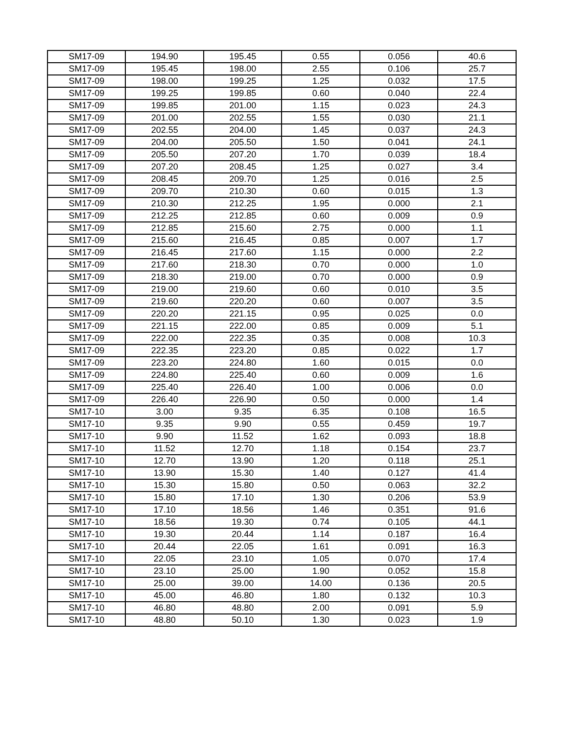| SM17-09 | 194.90 | 195.45 | 0.55 | 0.056 | 40.6 |
| SM17-09 | 195.45 | 198.00 | 2.55 | 0.106 | 25.7 |
| SM17-09 | 198.00 | 199.25 | 1.25 | 0.032 | 17.5 |
| SM17-09 | 199.25 | 199.85 | 0.60 | 0.040 | 22.4 |
| SM17-09 | 199.85 | 201.00 | 1.15 | 0.023 | 24.3 |
| SM17-09 | 201.00 | 202.55 | 1.55 | 0.030 | 21.1 |
| SM17-09 | 202.55 | 204.00 | 1.45 | 0.037 | 24.3 |
| SM17-09 | 204.00 | 205.50 | 1.50 | 0.041 | 24.1 |
| SM17-09 | 205.50 | 207.20 | 1.70 | 0.039 | 18.4 |
| SM17-09 | 207.20 | 208.45 | 1.25 | 0.027 | 3.4 |
| SM17-09 | 208.45 | 209.70 | 1.25 | 0.016 | 2.5 |
| SM17-09 | 209.70 | 210.30 | 0.60 | 0.015 | 1.3 |
| SM17-09 | 210.30 | 212.25 | 1.95 | 0.000 | 2.1 |
| SM17-09 | 212.25 | 212.85 | 0.60 | 0.009 | 0.9 |
| SM17-09 | 212.85 | 215.60 | 2.75 | 0.000 | 1.1 |
| SM17-09 | 215.60 | 216.45 | 0.85 | 0.007 | 1.7 |
| SM17-09 | 216.45 | 217.60 | 1.15 | 0.000 | 2.2 |
| SM17-09 | 217.60 | 218.30 | 0.70 | 0.000 | 1.0 |
| SM17-09 | 218.30 | 219.00 | 0.70 | 0.000 | 0.9 |
| SM17-09 | 219.00 | 219.60 | 0.60 | 0.010 | 3.5 |
| SM17-09 | 219.60 | 220.20 | 0.60 | 0.007 | 3.5 |
| SM17-09 | 220.20 | 221.15 | 0.95 | 0.025 | 0.0 |
| SM17-09 | 221.15 | 222.00 | 0.85 | 0.009 | 5.1 |
| SM17-09 | 222.00 | 222.35 | 0.35 | 0.008 | 10.3 |
| SM17-09 | 222.35 | 223.20 | 0.85 | 0.022 | 1.7 |
| SM17-09 | 223.20 | 224.80 | 1.60 | 0.015 | 0.0 |
| SM17-09 | 224.80 | 225.40 | 0.60 | 0.009 | 1.6 |
| SM17-09 | 225.40 | 226.40 | 1.00 | 0.006 | 0.0 |
| SM17-09 | 226.40 | 226.90 | 0.50 | 0.000 | 1.4 |
| SM17-10 | 3.00 | 9.35 | 6.35 | 0.108 | 16.5 |
| SM17-10 | 9.35 | 9.90 | 0.55 | 0.459 | 19.7 |
| SM17-10 | 9.90 | 11.52 | 1.62 | 0.093 | 18.8 |
| SM17-10 | 11.52 | 12.70 | 1.18 | 0.154 | 23.7 |
| SM17-10 | 12.70 | 13.90 | 1.20 | 0.118 | 25.1 |
| SM17-10 | 13.90 | 15.30 | 1.40 | 0.127 | 41.4 |
| SM17-10 | 15.30 | 15.80 | 0.50 | 0.063 | 32.2 |
| SM17-10 | 15.80 | 17.10 | 1.30 | 0.206 | 53.9 |
| SM17-10 | 17.10 | 18.56 | 1.46 | 0.351 | 91.6 |
| SM17-10 | 18.56 | 19.30 | 0.74 | 0.105 | 44.1 |
| SM17-10 | 19.30 | 20.44 | 1.14 | 0.187 | 16.4 |
| SM17-10 | 20.44 | 22.05 | 1.61 | 0.091 | 16.3 |
| SM17-10 | 22.05 | 23.10 | 1.05 | 0.070 | 17.4 |
| SM17-10 | 23.10 | 25.00 | 1.90 | 0.052 | 15.8 |
| SM17-10 | 25.00 | 39.00 | 14.00 | 0.136 | 20.5 |
| SM17-10 | 45.00 | 46.80 | 1.80 | 0.132 | 10.3 |
| SM17-10 | 46.80 | 48.80 | 2.00 | 0.091 | 5.9 |
| SM17-10 | 48.80 | 50.10 | 1.30 | 0.023 | 1.9 |